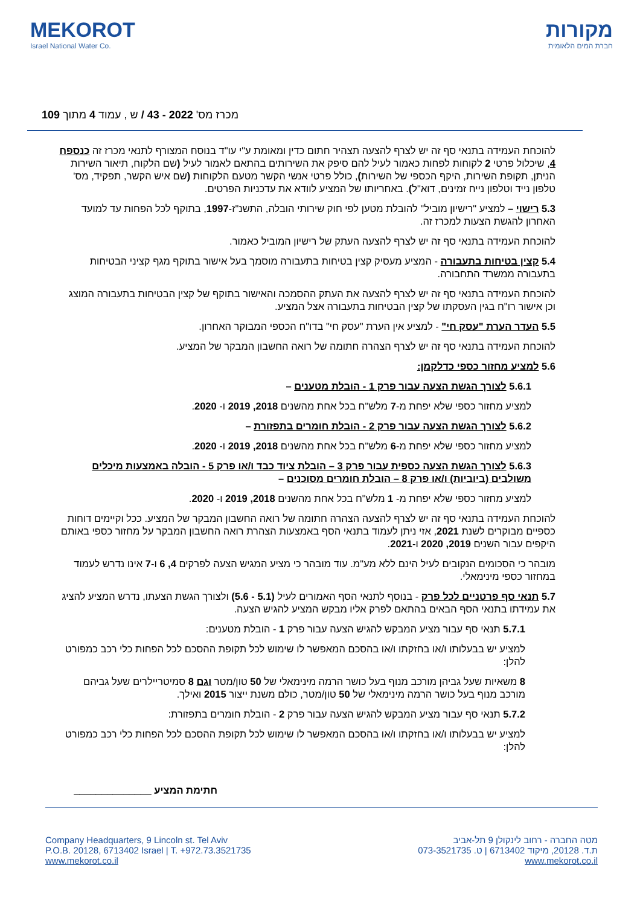MEKOROT
Israel National Water Co.
מקורות
חברת המים הלאומית
מכרז מס' 2022 - 43 / ש , עמוד 4 מתוך 109
להוכחת העמידה בתנאי סף זה יש לצרף להצעה תצהיר חתום כדין ומאומת ע"י עו"ד בנוסח המצורף לתנאי מכרז זה כנספח 4, שיכלול פרטי 2 לקוחות לפחות כאמור לעיל להם סיפק את השירותים בהתאם לאמור לעיל (שם הלקוח, תיאור השירות הניתן, תקופת השירות, היקף הכספי של השירות), כולל פרטי אנשי הקשר מטעם הלקוחות (שם איש הקשר, תפקיד, מס' טלפון נייד וטלפון נייח זמינים, דוא"ל). באחריותו של המציע לוודא את עדכניות הפרטים.
5.3 רישוי – למציע "רישיון מוביל" להובלת מטען לפי חוק שירותי הובלה, התשנ"ז-1997, בתוקף לכל הפחות עד למועד האחרון להגשת הצעות למכרז זה.
להוכחת העמידה בתנאי סף זה יש לצרף להצעה העתק של רישיון המוביל כאמור.
5.4 קצין בטיחות בתעבורה - המציע מעסיק קצין בטיחות בתעבורה מוסמך בעל אישור בתוקף מגף קציני הבטיחות בתעבורה ממשרד התחבורה.
להוכחת העמידה בתנאי סף זה יש לצרף להצעה את העתק ההסמכה והאישור בתוקף של קצין הבטיחות בתעבורה המוצג וכן אישור רו"ח בגין העסקתו של קצין הבטיחות בתעבורה אצל המציע.
5.5 העדר הערת "עסק חי" - למציע אין הערת "עסק חי" בדו"ח הכספי המבוקר האחרון.
להוכחת העמידה בתנאי סף זה יש לצרף הצהרה חתומה של רואה החשבון המבקר של המציע.
5.6 למציע מחזור כספי כדלקמן:
5.6.1 לצורך הגשת הצעה עבור פרק 1 - הובלת מטענים –
למציע מחזור כספי שלא יפחת מ-7 מלש"ח בכל אחת מהשנים 2018, 2019 ו- 2020.
5.6.2 לצורך הגשת הצעה עבור פרק 2 - הובלת חומרים בתפזורת –
למציע מחזור כספי שלא יפחת מ-6 מלש"ח בכל אחת מהשנים 2018, 2019 ו- 2020.
5.6.3 לצורך הגשת הצעה כספית עבור פרק 3 – הובלת ציוד כבד ו/או פרק 5 - הובלה באמצעות מיכלים משולבים (ביוביות) ו/או פרק 8 – הובלת חומרים מסוכנים –
למציע מחזור כספי שלא יפחת מ- 1 מלש"ח בכל אחת מהשנים 2018, 2019 ו- 2020.
להוכחת העמידה בתנאי סף זה יש לצרף להצעה הצהרה חתומה של רואה החשבון המבקר של המציע. ככל וקיימים דוחות כספיים מבוקרים לשנת 2021, אזי ניתן לעמוד בתנאי הסף באמצעות הצהרת רואה החשבון המבקר על מחזור כספי באותם היקפים עבור השנים 2019, 2020 ו-2021.
מובהר כי הסכומים הנקובים לעיל הינם ללא מע"מ. עוד מובהר כי מציע המגיש הצעה לפרקים 4, 6 ו-7 אינו נדרש לעמוד במחזור כספי מינימאלי.
5.7 תנאי סף פרטניים לכל פרק - בנוסף לתנאי הסף האמורים לעיל (5.1 - 5.6) ולצורך הגשת הצעתו, נדרש המציע להציג את עמידתו בתנאי הסף הבאים בהתאם לפרק אליו מבקש המציע להגיש הצעה.
5.7.1 תנאי סף עבור מציע המבקש להגיש הצעה עבור פרק 1 - הובלת מטענים:
למציע יש בבעלותו ו/או בחזקתו ו/או בהסכם המאפשר לו שימוש לכל תקופת ההסכם לכל הפחות כלי רכב כמפורט להלן:
8 משאיות שעל גביהן מורכב מנוף בעל כושר הרמה מינימאלי של 50 טון/מטר וגם 8 סמיטריילרים שעל גביהם מורכב מנוף בעל כושר הרמה מינימאלי של 50 טון/מטר, כולם משנת ייצור 2015 ואילך.
5.7.2 תנאי סף עבור מציע המבקש להגיש הצעה עבור פרק 2 - הובלת חומרים בתפזורת:
למציע יש בבעלותו ו/או בחזקתו ו/או בהסכם המאפשר לו שימוש לכל תקופת ההסכם לכל הפחות כלי רכב כמפורט להלן:
חתימת המציע ______________
Company Headquarters, 9 Lincoln st. Tel Aviv
P.O.B. 20128, 6713402 Israel | T. +972.73.3521735
www.mekorot.co.il
מטה החברה - רחוב לינקולן 9 תל-אביב
ת.ד. 20128, מיקוד 6713402 | ט. 073-3521735
www.mekorot.co.il